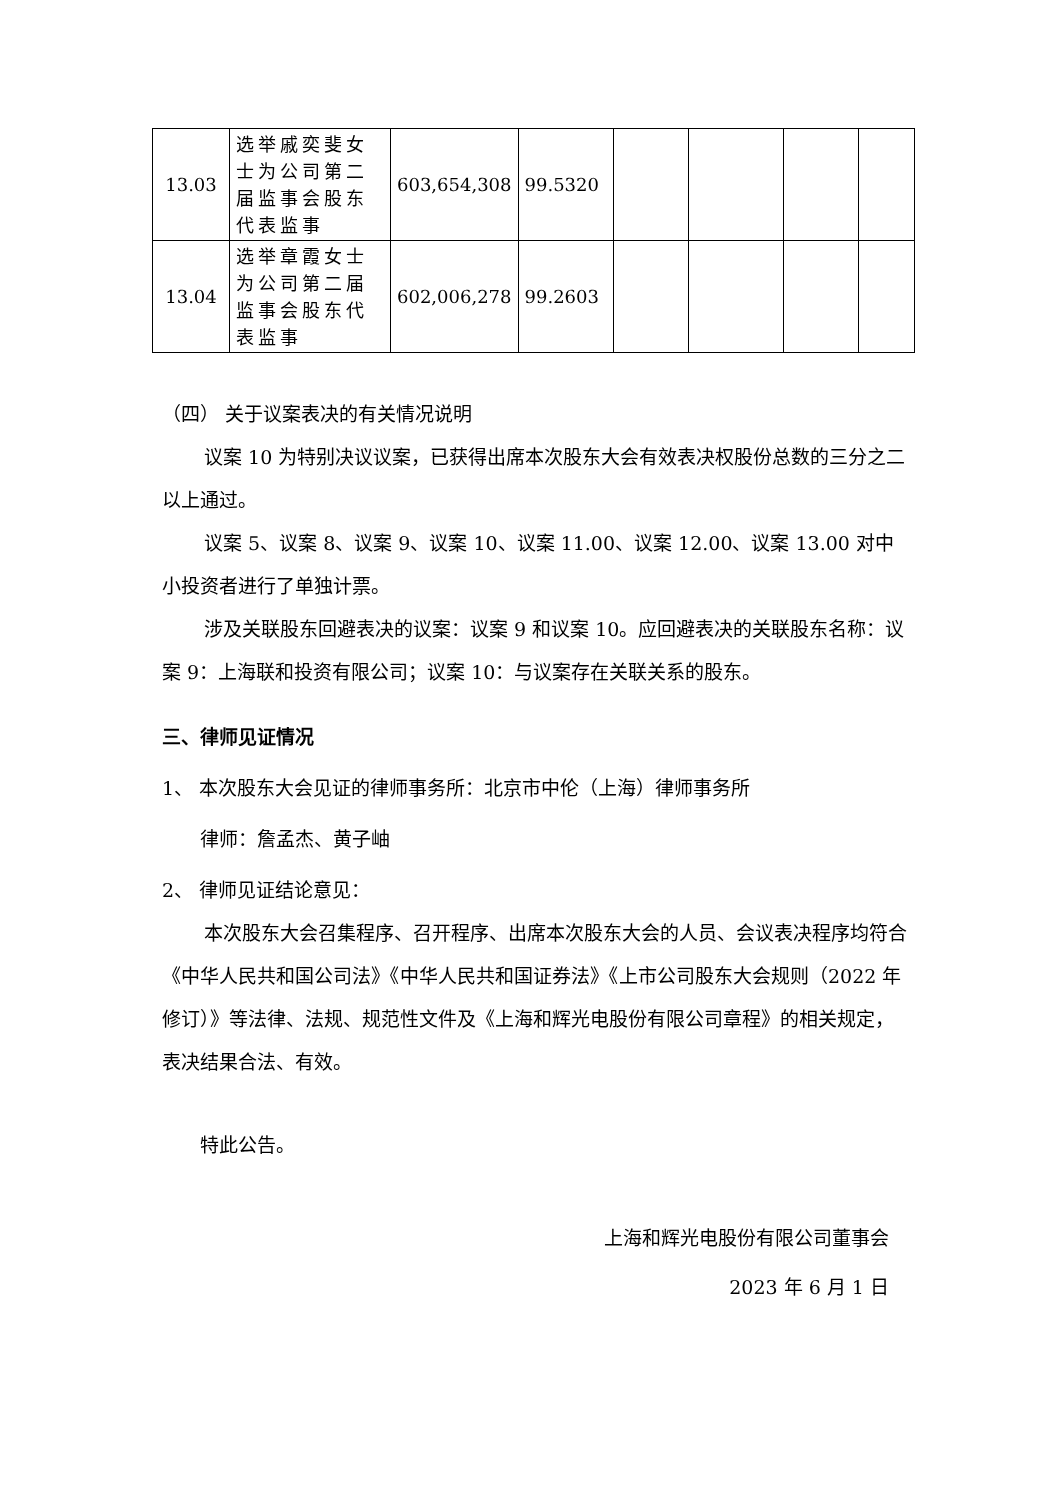| 13.03 | 选举戚奕斐女士为公司第二届监事会股东代表监事 | 603,654,308 | 99.5320 | | | | |
| 13.04 | 选举章霞女士为公司第二届监事会股东代表监事 | 602,006,278 | 99.2603 | | | | |
（四） 关于议案表决的有关情况说明
议案 10 为特别决议议案，已获得出席本次股东大会有效表决权股份总数的三分之二以上通过。
议案 5、议案 8、议案 9、议案 10、议案 11.00、议案 12.00、议案 13.00 对中小投资者进行了单独计票。
涉及关联股东回避表决的议案：议案 9 和议案 10。应回避表决的关联股东名称：议案 9：上海联和投资有限公司；议案 10：与议案存在关联关系的股东。
三、律师见证情况
1、 本次股东大会见证的律师事务所：北京市中伦（上海）律师事务所
律师：詹孟杰、黄子岫
2、 律师见证结论意见：
本次股东大会召集程序、召开程序、出席本次股东大会的人员、会议表决程序均符合《中华人民共和国公司法》《中华人民共和国证券法》《上市公司股东大会规则（2022 年修订）》等法律、法规、规范性文件及《上海和辉光电股份有限公司章程》的相关规定，表决结果合法、有效。
特此公告。
上海和辉光电股份有限公司董事会
2023 年 6 月 1 日